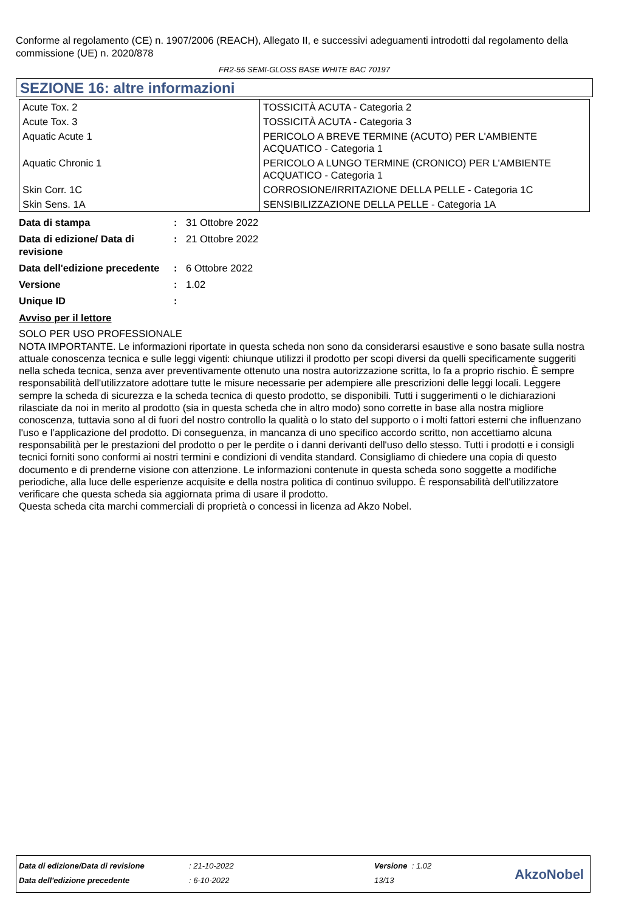Conforme al regolamento (CE) n. 1907/2006 (REACH), Allegato II, e successivi adeguamenti introdotti dal regolamento della commissione (UE) n. 2020/878
FR2-55 SEMI-GLOSS BASE WHITE BAC 70197
SEZIONE 16: altre informazioni
| Acute Tox. 2 | TOSSICITÀ ACUTA - Categoria 2 |
| Acute Tox. 3 | TOSSICITÀ ACUTA - Categoria 3 |
| Aquatic Acute 1 | PERICOLO A BREVE TERMINE (ACUTO) PER L'AMBIENTE ACQUATICO - Categoria 1 |
| Aquatic Chronic 1 | PERICOLO A LUNGO TERMINE (CRONICO) PER L'AMBIENTE ACQUATICO - Categoria 1 |
| Skin Corr. 1C | CORROSIONE/IRRITAZIONE DELLA PELLE - Categoria 1C |
| Skin Sens. 1A | SENSIBILIZZAZIONE DELLA PELLE - Categoria 1A |
| Data di stampa | : | 31 Ottobre 2022 |
| Data di edizione/ Data di revisione | : | 21 Ottobre 2022 |
| Data dell'edizione precedente | : | 6 Ottobre 2022 |
| Versione | : | 1.02 |
| Unique ID | : | |
Avviso per il lettore
SOLO PER USO PROFESSIONALE
NOTA IMPORTANTE. Le informazioni riportate in questa scheda non sono da considerarsi esaustive e sono basate sulla nostra attuale conoscenza tecnica e sulle leggi vigenti: chiunque utilizzi il prodotto per scopi diversi da quelli specificamente suggeriti nella scheda tecnica, senza aver preventivamente ottenuto una nostra autorizzazione scritta, lo fa a proprio rischio. È sempre responsabilità dell'utilizzatore adottare tutte le misure necessarie per adempiere alle prescrizioni delle leggi locali. Leggere sempre la scheda di sicurezza e la scheda tecnica di questo prodotto, se disponibili. Tutti i suggerimenti o le dichiarazioni rilasciate da noi in merito al prodotto (sia in questa scheda che in altro modo) sono corrette in base alla nostra migliore conoscenza, tuttavia sono al di fuori del nostro controllo la qualità o lo stato del supporto o i molti fattori esterni che influenzano l'uso e l’applicazione del prodotto. Di conseguenza, in mancanza di uno specifico accordo scritto, non accettiamo alcuna responsabilità per le prestazioni del prodotto o per le perdite o i danni derivanti dell'uso dello stesso. Tutti i prodotti e i consigli tecnici forniti sono conformi ai nostri termini e condizioni di vendita standard. Consigliamo di chiedere una copia di questo documento e di prenderne visione con attenzione. Le informazioni contenute in questa scheda sono soggette a modifiche periodiche, alla luce delle esperienze acquisite e della nostra politica di continuo sviluppo. È responsabilità dell'utilizzatore verificare che questa scheda sia aggiornata prima di usare il prodotto.
Questa scheda cita marchi commerciali di proprietà o concessi in licenza ad Akzo Nobel.
| Data di edizione/Data di revisione | : 21-10-2022 | Versione : 1.02 |
| Data dell'edizione precedente | : 6-10-2022 | 13/13 |
AkzoNobel